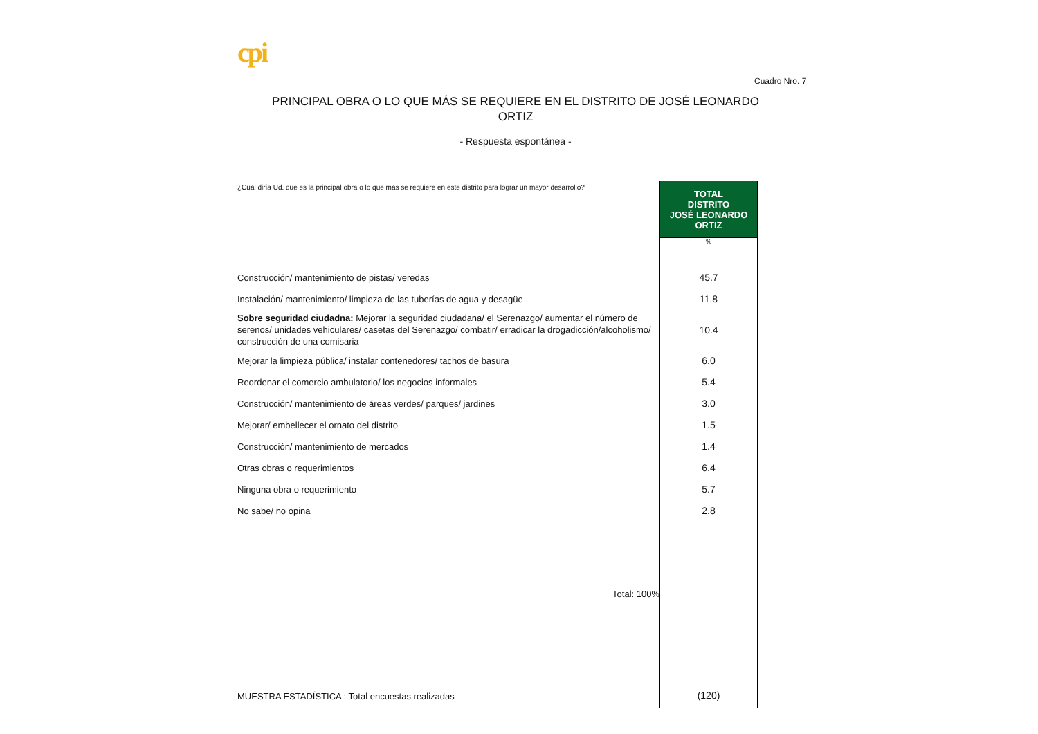cpi
Cuadro Nro. 7
PRINCIPAL OBRA O LO QUE MÁS SE REQUIERE EN EL DISTRITO DE JOSÉ LEONARDO ORTIZ
- Respuesta espontánea -
| ¿Cuál diría Ud. que es la principal obra o lo que más se requiere en este distrito para lograr un mayor desarrollo? | TOTAL DISTRITO JOSÉ LEONARDO ORTIZ |
| | % |
| Construcción/ mantenimiento de pistas/ veredas | 45.7 |
| Instalación/ mantenimiento/ limpieza de las tuberías de agua y desagüe | 11.8 |
| Sobre seguridad ciudadna: Mejorar la seguridad ciudadana/ el Serenazgo/ aumentar el número de serenos/ unidades vehiculares/ casetas del Serenazgo/ combatir/ erradicar la drogadicción/alcoholismo/ construcción de una comisaria | 10.4 |
| Mejorar la limpieza pública/ instalar contenedores/ tachos de basura | 6.0 |
| Reordenar el comercio ambulatorio/ los negocios informales | 5.4 |
| Construcción/ mantenimiento de áreas verdes/ parques/ jardines | 3.0 |
| Mejorar/ embellecer el ornato del distrito | 1.5 |
| Construcción/ mantenimiento de mercados | 1.4 |
| Otras obras o requerimientos | 6.4 |
| Ninguna obra o requerimiento | 5.7 |
| No sabe/ no opina | 2.8 |
| Total: 100% | |
| MUESTRA ESTADÍSTICA : Total encuestas realizadas | (120) |